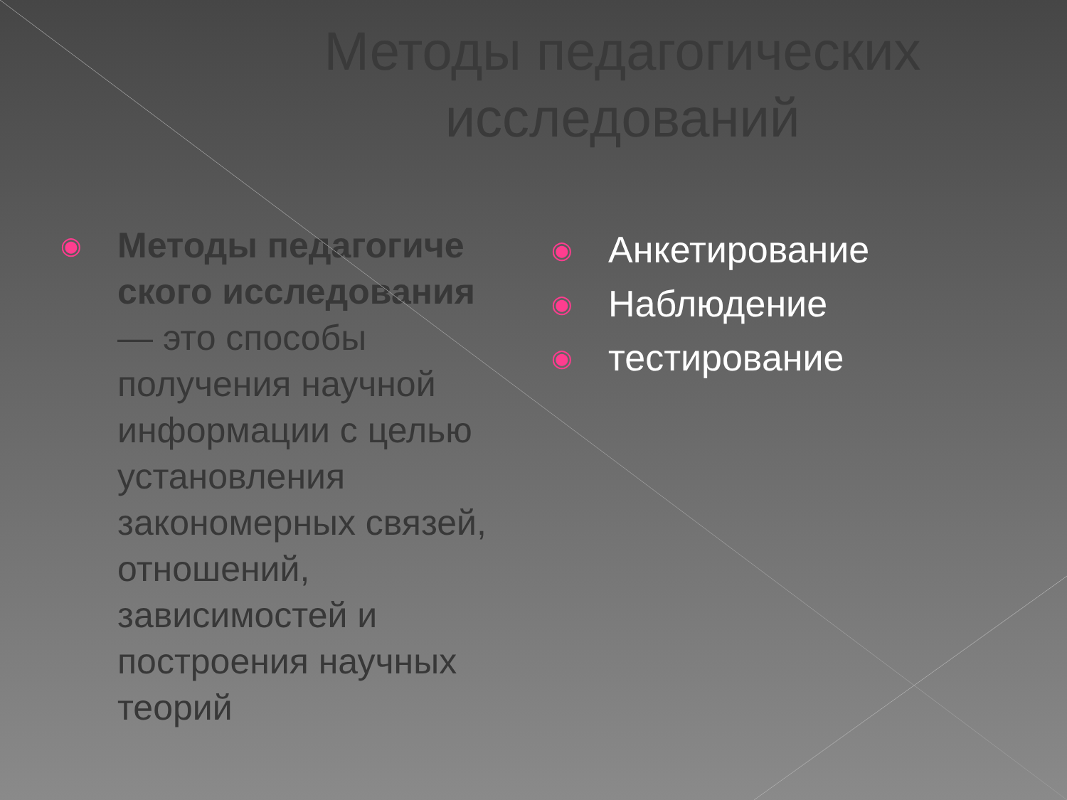Методы педагогических
исследований
◉
Методы педагогиче ского исследования
— это способы получения научной информации с целью установления закономерных связей, отношений, зависимостей и построения научных теорий
◉
Анкетирование
◉
Наблюдение
◉
тестирование